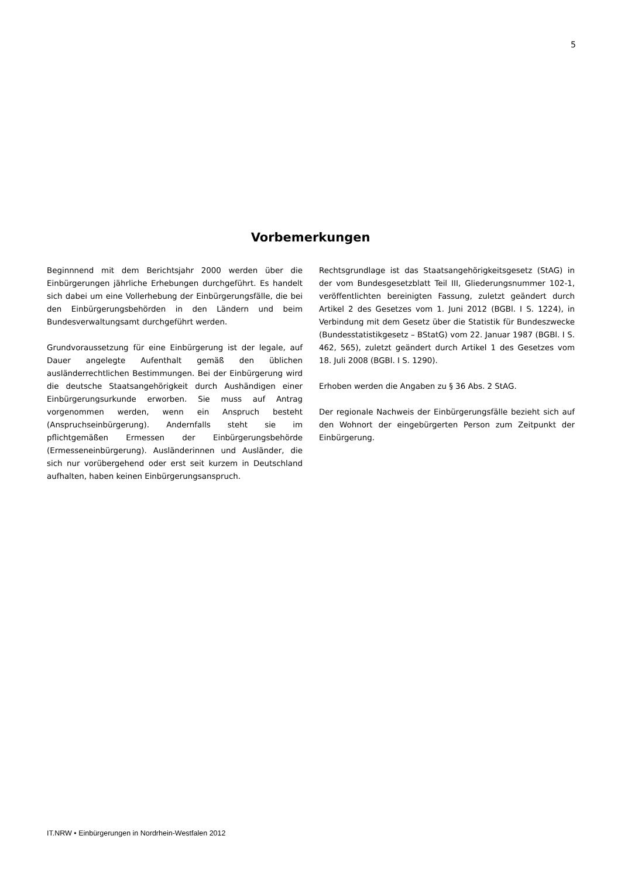5
Vorbemerkungen
Beginnnend mit dem Berichtsjahr 2000 werden über die Einbürgerungen jährliche Erhebungen durchgeführt. Es handelt sich dabei um eine Vollerhebung der Einbürgerungsfälle, die bei den Einbürgerungsbehörden in den Ländern und beim Bundesverwaltungsamt durchgeführt werden.
Grundvoraussetzung für eine Einbürgerung ist der legale, auf Dauer angelegte Aufenthalt gemäß den üblichen ausländerrechtlichen Bestimmungen. Bei der Einbürgerung wird die deutsche Staatsangehörigkeit durch Aushändigen einer Einbürgerungsurkunde erworben. Sie muss auf Antrag vorgenommen werden, wenn ein Anspruch besteht (Anspruchseinbürgerung). Andernfalls steht sie im pflichtgemäßen Ermessen der Einbürgerungsbehörde (Ermesseneinbürgerung). Ausländerinnen und Ausländer, die sich nur vorübergehend oder erst seit kurzem in Deutschland aufhalten, haben keinen Einbürgerungsanspruch.
Rechtsgrundlage ist das Staatsangehörigkeitsgesetz (StAG) in der vom Bundesgesetzblatt Teil III, Gliederungsnummer 102-1, veröffentlichten bereinigten Fassung, zuletzt geändert durch Artikel 2 des Gesetzes vom 1. Juni 2012 (BGBl. I S. 1224), in Verbindung mit dem Gesetz über die Statistik für Bundeszwecke (Bundesstatistikgesetz – BStatG) vom 22. Januar 1987 (BGBl. I S. 462, 565), zuletzt geändert durch Artikel 1 des Gesetzes vom 18. Juli 2008 (BGBl. I S. 1290).
Erhoben werden die Angaben zu § 36 Abs. 2 StAG.
Der regionale Nachweis der Einbürgerungsfälle bezieht sich auf den Wohnort der eingebürgerten Person zum Zeitpunkt der Einbürgerung.
IT.NRW • Einbürgerungen in Nordrhein-Westfalen 2012